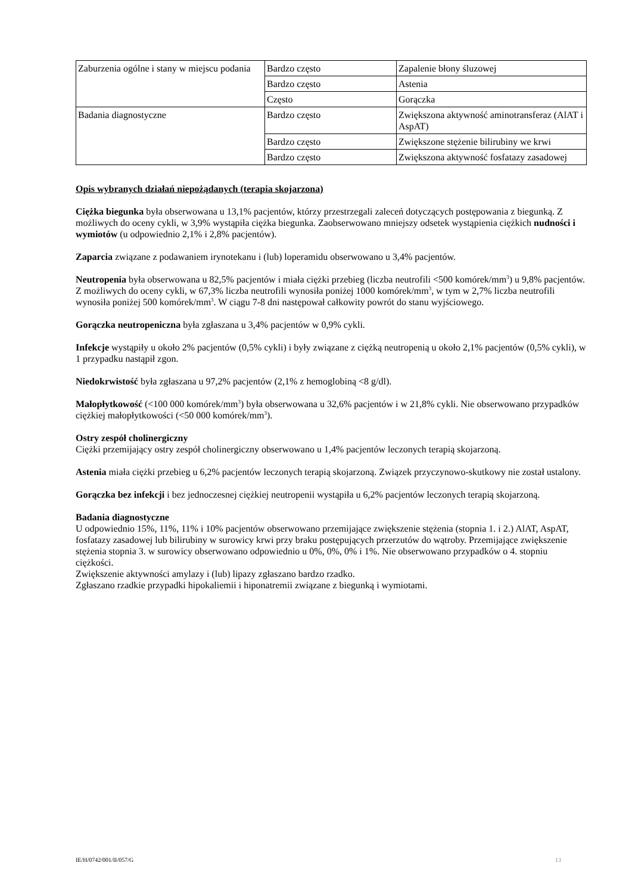| Zaburzenia ogólne i stany w miejscu podania | Bardzo często | Zapalenie błony śluzowej |
| | Bardzo często | Astenia |
| | Często | Gorączka |
| Badania diagnostyczne | Bardzo często | Zwiększona aktywność aminotransferaz (AlAT i AspAT) |
| | Bardzo często | Zwiększone stężenie bilirubiny we krwi |
| | Bardzo często | Zwiększona aktywność fosfatazy zasadowej |
Opis wybranych działań niepożądanych (terapia skojarzona)
Ciężka biegunka była obserwowana u 13,1% pacjentów, którzy przestrzegali zaleceń dotyczących postępowania z biegunką. Z możliwych do oceny cykli, w 3,9% wystąpiła ciężka biegunka. Zaobserwowano mniejszy odsetek wystąpienia ciężkich nudności i wymiotów (u odpowiednio 2,1% i 2,8% pacjentów).
Zaparcia związane z podawaniem irynotekanu i (lub) loperamidu obserwowano u 3,4% pacjentów.
Neutropenia była obserwowana u 82,5% pacjentów i miała ciężki przebieg (liczba neutrofili <500 komórek/mm<sup>3</sup>) u 9,8% pacjentów. Z możliwych do oceny cykli, w 67,3% liczba neutrofili wynosiła poniżej 1000 komórek/mm<sup>3</sup>, w tym w 2,7% liczba neutrofili wynosiła poniżej 500 komórek/mm<sup>3</sup>. W ciągu 7-8 dni następował całkowity powrót do stanu wyjściowego.
Gorączka neutropeniczna była zgłaszana u 3,4% pacjentów w 0,9% cykli.
Infekcje wystąpiły u około 2% pacjentów (0,5% cykli) i były związane z ciężką neutropenią u około 2,1% pacjentów (0,5% cykli), w 1 przypadku nastąpił zgon.
Niedokrwistość była zgłaszana u 97,2% pacjentów (2,1% z hemoglobiną <8 g/dl).
Małopłytkowość (<100 000 komórek/mm<sup>3</sup>) była obserwowana u 32,6% pacjentów i w 21,8% cykli. Nie obserwowano przypadków ciężkiej małopłytkowości (<50 000 komórek/mm<sup>3</sup>).
Ostry zespół cholinergiczny
Ciężki przemijający ostry zespół cholinergiczny obserwowano u 1,4% pacjentów leczonych terapią skojarzoną.
Astenia miała ciężki przebieg u 6,2% pacjentów leczonych terapią skojarzoną. Związek przyczynowo-skutkowy nie został ustalony.
Gorączka bez infekcji i bez jednoczesnej ciężkiej neutropenii wystąpiła u 6,2% pacjentów leczonych terapią skojarzoną.
Badania diagnostyczne
U odpowiednio 15%, 11%, 11% i 10% pacjentów obserwowano przemijające zwiększenie stężenia (stopnia 1. i 2.) AlAT, AspAT, fosfatazy zasadowej lub bilirubiny w surowicy krwi przy braku postępujących przerzutów do wątroby. Przemijające zwiększenie stężenia stopnia 3. w surowicy obserwowano odpowiednio u 0%, 0%, 0% i 1%. Nie obserwowano przypadków o 4. stopniu ciężkości.
Zwiększenie aktywności amylazy i (lub) lipazy zgłaszano bardzo rzadko.
Zgłaszano rzadkie przypadki hipokaliemii i hiponatremii związane z biegunką i wymiotami.
IE/H/0742/001/II/057/G 13